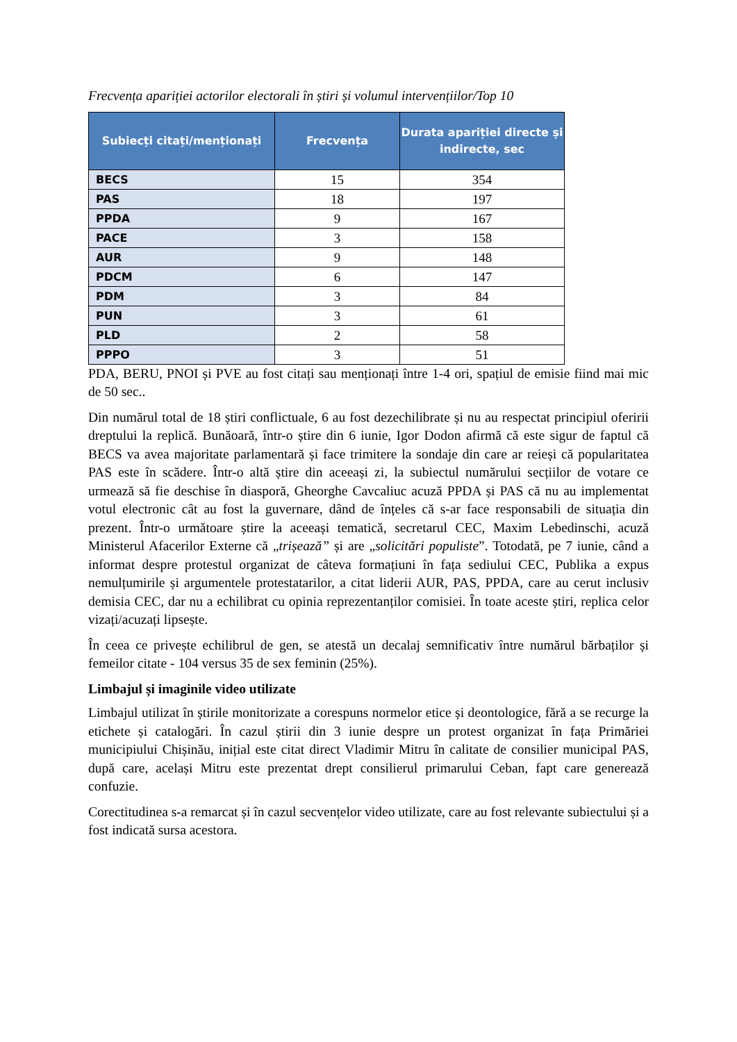Frecvența apariției actorilor electorali în știri și volumul intervențiilor/Top 10
| Subiecți citați/menționați | Frecvența | Durata apariției directe și indirecte, sec |
| --- | --- | --- |
| BECS | 15 | 354 |
| PAS | 18 | 197 |
| PPDA | 9 | 167 |
| PACE | 3 | 158 |
| AUR | 9 | 148 |
| PDCM | 6 | 147 |
| PDM | 3 | 84 |
| PUN | 3 | 61 |
| PLD | 2 | 58 |
| PPPO | 3 | 51 |
PDA, BERU, PNOI și PVE au fost citați sau menționați între 1-4 ori, spațiul de emisie fiind mai mic de 50 sec..
Din numărul total de 18 știri conflictuale, 6 au fost dezechilibrate și nu au respectat principiul oferirii dreptului la replică. Bunăoară, într-o știre din 6 iunie, Igor Dodon afirmă că este sigur de faptul că BECS va avea majoritate parlamentară și face trimitere la sondaje din care ar reieși că popularitatea PAS este în scădere. Într-o altă știre din aceeași zi, la subiectul numărului secțiilor de votare ce urmează să fie deschise în diasporă, Gheorghe Cavcaliuc acuză PPDA și PAS că nu au implementat votul electronic cât au fost la guvernare, dând de înțeles că s-ar face responsabili de situația din prezent. Într-o următoare știre la aceeași tematică, secretarul CEC, Maxim Lebedinschi, acuză Ministerul Afacerilor Externe că „trișează” și are „solicitări populiste”. Totodată, pe 7 iunie, când a informat despre protestul organizat de câteva formațiuni în fața sediului CEC, Publika a expus nemulțumirile și argumentele protestatarilor, a citat liderii AUR, PAS, PPDA, care au cerut inclusiv demisia CEC, dar nu a echilibrat cu opinia reprezentanților comisiei. În toate aceste știri, replica celor vizați/acuzați lipsește.
În ceea ce privește echilibrul de gen, se atestă un decalaj semnificativ între numărul bărbaților și femeilor citate - 104 versus 35 de sex feminin (25%).
Limbajul și imaginile video utilizate
Limbajul utilizat în știrile monitorizate a corespuns normelor etice și deontologice, fără a se recurge la etichete și catalogări. În cazul știrii din 3 iunie despre un protest organizat în fața Primăriei municipiului Chișinău, inițial este citat direct Vladimir Mitru în calitate de consilier municipal PAS, după care, același Mitru este prezentat drept consilierul primarului Ceban, fapt care generează confuzie.
Corectitudinea s-a remarcat și în cazul secvențelor video utilizate, care au fost relevante subiectului și a fost indicată sursa acestora.